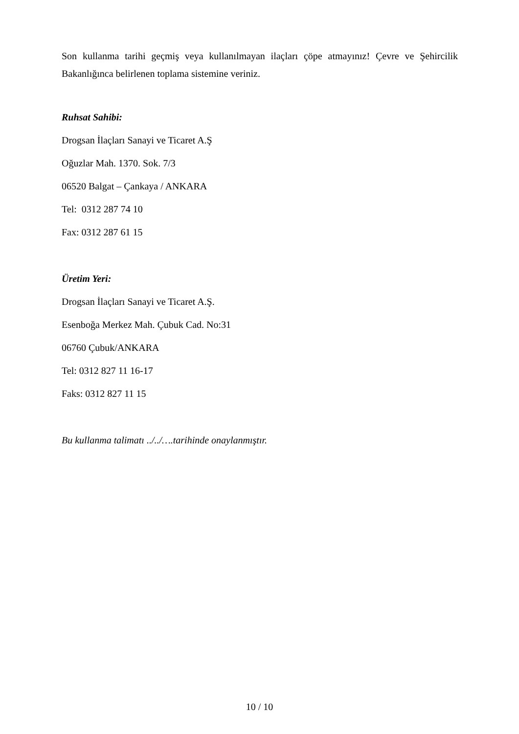Son kullanma tarihi geçmiş veya kullanılmayan ilaçları çöpe atmayınız! Çevre ve Şehircilik Bakanlığınca belirlenen toplama sistemine veriniz.
Ruhsat Sahibi:
Drogsan İlaçları Sanayi ve Ticaret A.Ş
Oğuzlar Mah. 1370. Sok. 7/3
06520 Balgat – Çankaya / ANKARA
Tel: 0312 287 74 10
Fax: 0312 287 61 15
Üretim Yeri:
Drogsan İlaçları Sanayi ve Ticaret A.Ş.
Esenboğa Merkez Mah. Çubuk Cad. No:31
06760 Çubuk/ANKARA
Tel: 0312 827 11 16-17
Faks: 0312 827 11 15
Bu kullanma talimatı ../../….tarihinde onaylanmıştır.
10 / 10